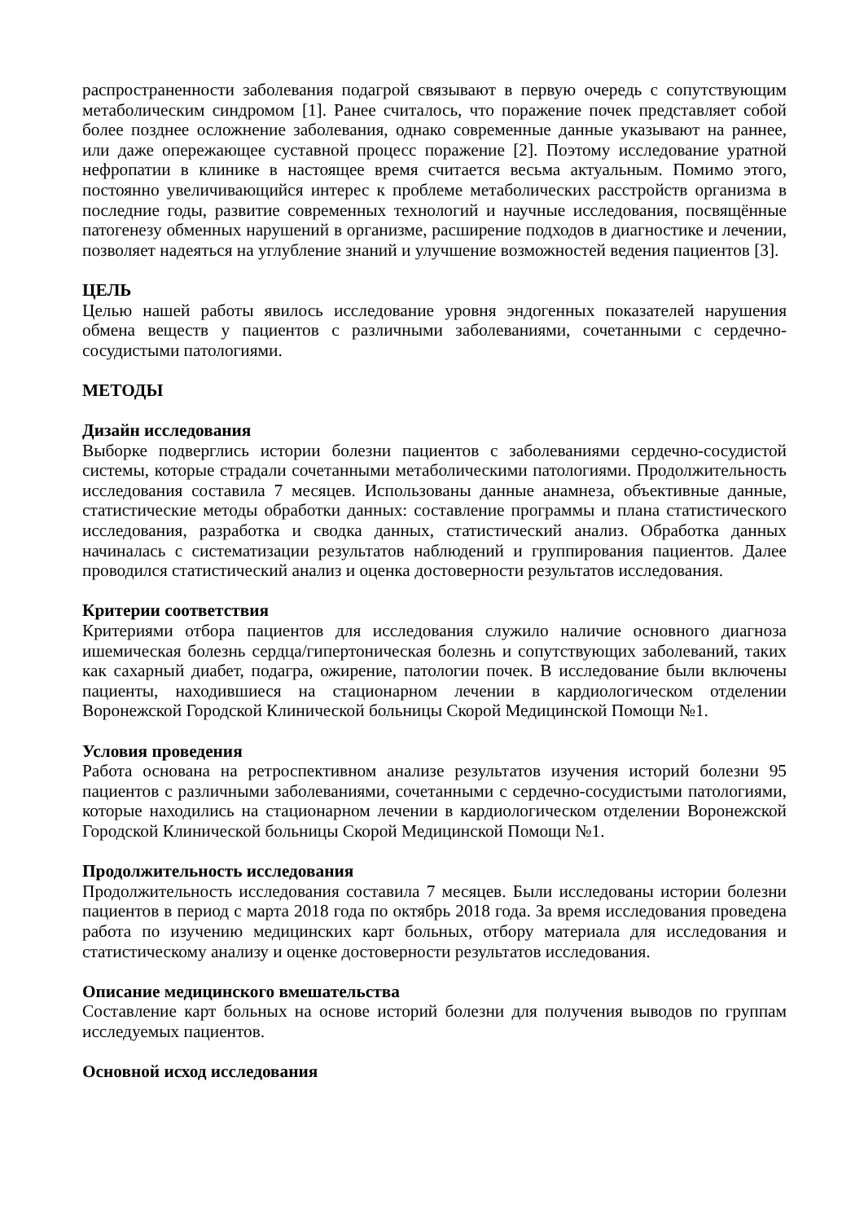распространенности заболевания подагрой связывают в первую очередь с сопутствующим метаболическим синдромом [1]. Ранее считалось, что поражение почек представляет собой более позднее осложнение заболевания, однако современные данные указывают на раннее, или даже опережающее суставной процесс поражение [2]. Поэтому исследование уратной нефропатии в клинике в настоящее время считается весьма актуальным. Помимо этого, постоянно увеличивающийся интерес к проблеме метаболических расстройств организма в последние годы, развитие современных технологий и научные исследования, посвящённые патогенезу обменных нарушений в организме, расширение подходов в диагностике и лечении, позволяет надеяться на углубление знаний и улучшение возможностей ведения пациентов [3].
ЦЕЛЬ
Целью нашей работы явилось исследование уровня эндогенных показателей нарушения обмена веществ у пациентов с различными заболеваниями, сочетанными с сердечно-сосудистыми патологиями.
МЕТОДЫ
Дизайн исследования
Выборке подверглись истории болезни пациентов с заболеваниями сердечно-сосудистой системы, которые страдали сочетанными метаболическими патологиями. Продолжительность исследования составила 7 месяцев. Использованы данные анамнеза, объективные данные, статистические методы обработки данных: составление программы и плана статистического исследования, разработка и сводка данных, статистический анализ. Обработка данных начиналась с систематизации результатов наблюдений и группирования пациентов. Далее проводился статистический анализ и оценка достоверности результатов исследования.
Критерии соответствия
Критериями отбора пациентов для исследования служило наличие основного диагноза ишемическая болезнь сердца/гипертоническая болезнь и сопутствующих заболеваний, таких как сахарный диабет, подагра, ожирение, патологии почек. В исследование были включены пациенты, находившиеся на стационарном лечении в кардиологическом отделении Воронежской Городской Клинической больницы Скорой Медицинской Помощи №1.
Условия проведения
Работа основана на ретроспективном анализе результатов изучения историй болезни 95 пациентов с различными заболеваниями, сочетанными с сердечно-сосудистыми патологиями, которые находились на стационарном лечении в кардиологическом отделении Воронежской Городской Клинической больницы Скорой Медицинской Помощи №1.
Продолжительность исследования
Продолжительность исследования составила 7 месяцев. Были исследованы истории болезни пациентов в период с марта 2018 года по октябрь 2018 года. За время исследования проведена работа по изучению медицинских карт больных, отбору материала для исследования и статистическому анализу и оценке достоверности результатов исследования.
Описание медицинского вмешательства
Составление карт больных на основе историй болезни для получения выводов по группам исследуемых пациентов.
Основной исход исследования